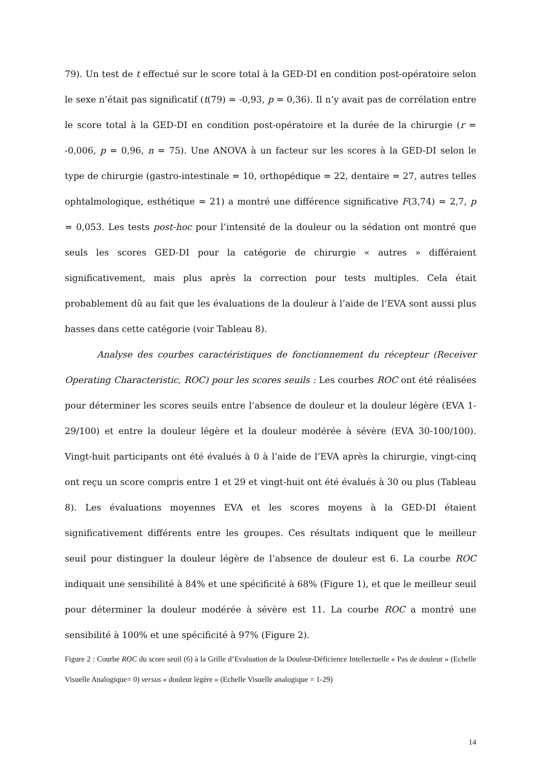79). Un test de t effectué sur le score total à la GED-DI en condition post-opératoire selon le sexe n’était pas significatif (t(79) = -0,93, p = 0,36). Il n’y avait pas de corrélation entre le score total à la GED-DI en condition post-opératoire et la durée de la chirurgie (r = -0,006, p = 0,96, n = 75). Une ANOVA à un facteur sur les scores à la GED-DI selon le type de chirurgie (gastro-intestinale = 10, orthopédique = 22, dentaire = 27, autres telles ophtalmologique, esthétique = 21) a montré une différence significative F(3,74) = 2,7, p = 0,053. Les tests post-hoc pour l’intensité de la douleur ou la sédation ont montré que seuls les scores GED-DI pour la catégorie de chirurgie « autres » différaient significativement, mais plus après la correction pour tests multiples. Cela était probablement dû au fait que les évaluations de la douleur à l’aide de l’EVA sont aussi plus basses dans cette catégorie (voir Tableau 8).
Analyse des courbes caractéristiques de fonctionnement du récepteur (Receiver Operating Characteristic, ROC) pour les scores seuils : Les courbes ROC ont été réalisées pour déterminer les scores seuils entre l’absence de douleur et la douleur légère (EVA 1-29/100) et entre la douleur légère et la douleur modérée à sévère (EVA 30-100/100). Vingt-huit participants ont été évalués à 0 à l’aide de l’EVA après la chirurgie, vingt-cinq ont reçu un score compris entre 1 et 29 et vingt-huit ont été évalués à 30 ou plus (Tableau 8). Les évaluations moyennes EVA et les scores moyens à la GED-DI étaient significativement différents entre les groupes. Ces résultats indiquent que le meilleur seuil pour distinguer la douleur légère de l’absence de douleur est 6. La courbe ROC indiquait une sensibilité à 84% et une spécificité à 68% (Figure 1), et que le meilleur seuil pour déterminer la douleur modérée à sévère est 11. La courbe ROC a montré une sensibilité à 100% et une spécificité à 97% (Figure 2).
Figure 2 : Courbe ROC du score seuil (6) à la Grille d’Evaluation de la Douleur-Déficience Intellectuelle « Pas de douleur » (Echelle Visuelle Analogique= 0) versus « douleur légère » (Echelle Visuelle analogique = 1-29)
14